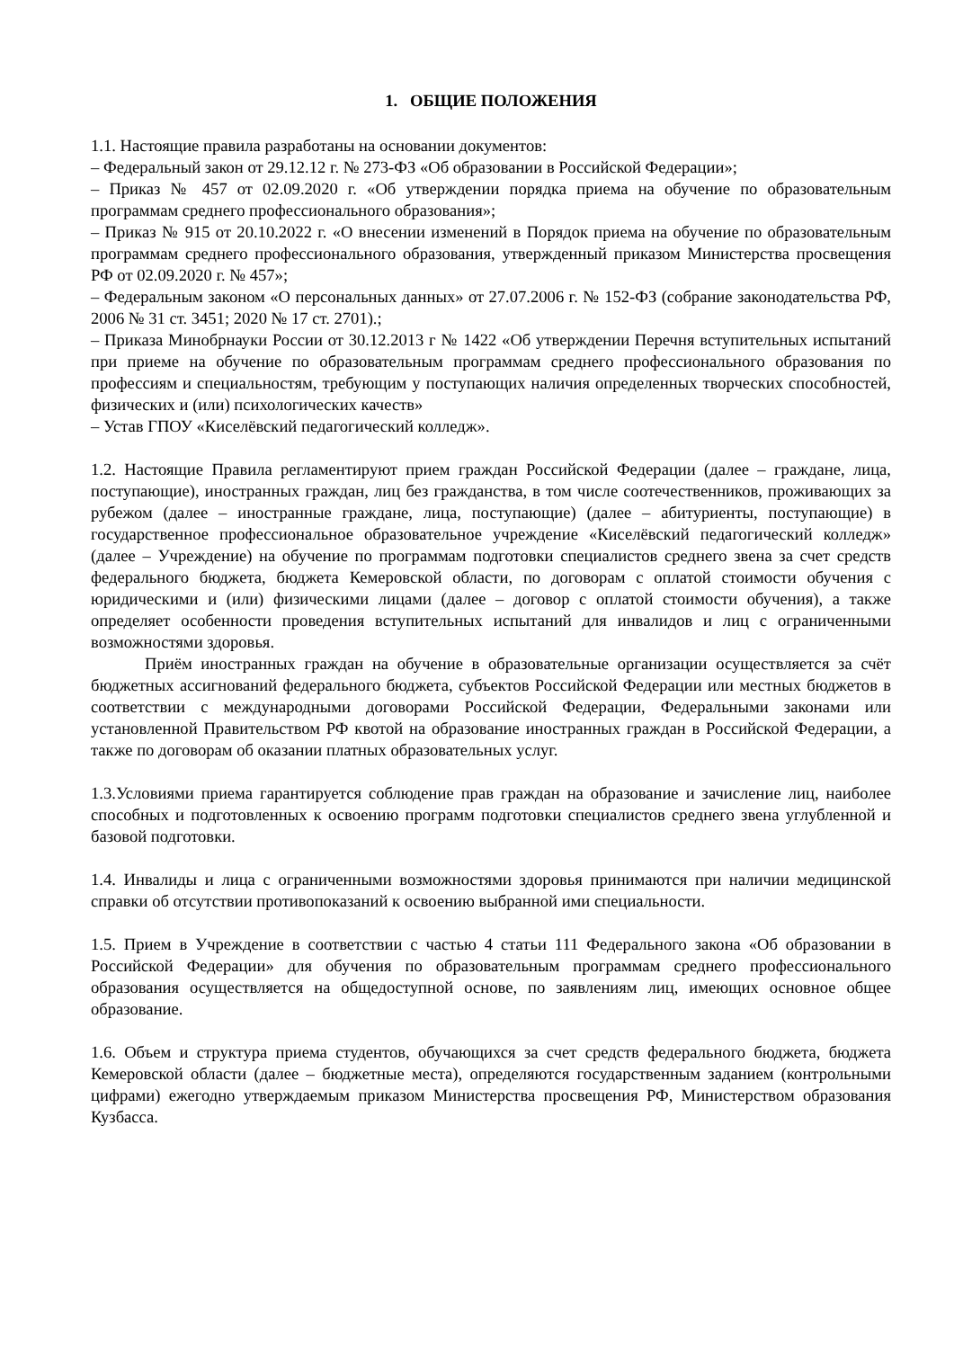1. ОБЩИЕ ПОЛОЖЕНИЯ
1.1. Настоящие правила разработаны на основании документов:
– Федеральный закон от 29.12.12 г. № 273-ФЗ «Об образовании в Российской Федерации»;
– Приказ № 457 от 02.09.2020 г. «Об утверждении порядка приема на обучение по образовательным программам среднего профессионального образования»;
– Приказ № 915 от 20.10.2022 г. «О внесении изменений в Порядок приема на обучение по образовательным программам среднего профессионального образования, утвержденный приказом Министерства просвещения РФ от 02.09.2020 г. № 457»;
– Федеральным законом «О персональных данных» от 27.07.2006 г. № 152-ФЗ (собрание законодательства РФ, 2006 № 31 ст. 3451; 2020 № 17 ст. 2701).;
– Приказа Минобрнауки России от 30.12.2013 г № 1422 «Об утверждении Перечня вступительных испытаний при приеме на обучение по образовательным программам среднего профессионального образования по профессиям и специальностям, требующим у поступающих наличия определенных творческих способностей, физических и (или) психологических качеств»
– Устав ГПОУ «Киселёвский педагогический колледж».
1.2. Настоящие Правила регламентируют прием граждан Российской Федерации (далее – граждане, лица, поступающие), иностранных граждан, лиц без гражданства, в том числе соотечественников, проживающих за рубежом (далее – иностранные граждане, лица, поступающие) (далее – абитуриенты, поступающие) в государственное профессиональное образовательное учреждение «Киселёвский педагогический колледж» (далее – Учреждение) на обучение по программам подготовки специалистов среднего звена за счет средств федерального бюджета, бюджета Кемеровской области, по договорам с оплатой стоимости обучения с юридическими и (или) физическими лицами (далее – договор с оплатой стоимости обучения), а также определяет особенности проведения вступительных испытаний для инвалидов и лиц с ограниченными возможностями здоровья.
Приём иностранных граждан на обучение в образовательные организации осуществляется за счёт бюджетных ассигнований федерального бюджета, субъектов Российской Федерации или местных бюджетов в соответствии с международными договорами Российской Федерации, Федеральными законами или установленной Правительством РФ квотой на образование иностранных граждан в Российской Федерации, а также по договорам об оказании платных образовательных услуг.
1.3.Условиями приема гарантируется соблюдение прав граждан на образование и зачисление лиц, наиболее способных и подготовленных к освоению программ подготовки специалистов среднего звена углубленной и базовой подготовки.
1.4. Инвалиды и лица с ограниченными возможностями здоровья принимаются при наличии медицинской справки об отсутствии противопоказаний к освоению выбранной ими специальности.
1.5. Прием в Учреждение в соответствии с частью 4 статьи 111 Федерального закона «Об образовании в Российской Федерации» для обучения по образовательным программам среднего профессионального образования осуществляется на общедоступной основе, по заявлениям лиц, имеющих основное общее образование.
1.6. Объем и структура приема студентов, обучающихся за счет средств федерального бюджета, бюджета Кемеровской области (далее – бюджетные места), определяются государственным заданием (контрольными цифрами) ежегодно утверждаемым приказом Министерства просвещения РФ, Министерством образования Кузбасса.